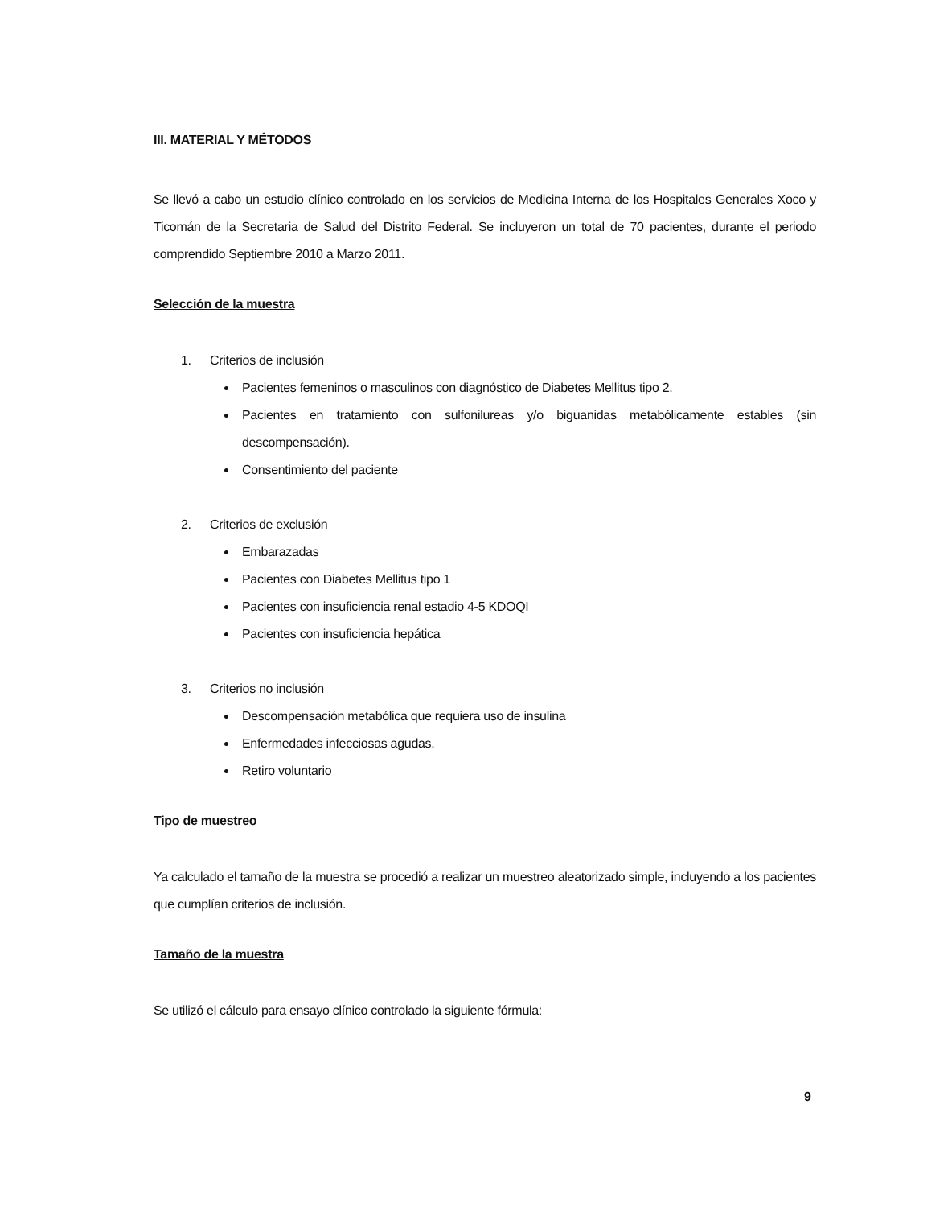III. MATERIAL Y MÉTODOS
Se llevó a cabo un estudio clínico controlado en los servicios de Medicina Interna de los Hospitales Generales Xoco y Ticomán de la Secretaria de Salud del Distrito Federal. Se incluyeron un total de 70 pacientes, durante el periodo comprendido Septiembre 2010 a Marzo 2011.
Selección de la muestra
1. Criterios de inclusión
Pacientes femeninos o masculinos con diagnóstico de Diabetes Mellitus tipo 2.
Pacientes en tratamiento con sulfonilureas y/o biguanidas metabólicamente estables (sin descompensación).
Consentimiento del paciente
2. Criterios de exclusión
Embarazadas
Pacientes con Diabetes Mellitus tipo 1
Pacientes con insuficiencia renal estadio 4-5 KDOQI
Pacientes con insuficiencia hepática
3. Criterios no inclusión
Descompensación metabólica que requiera uso de insulina
Enfermedades infecciosas agudas.
Retiro voluntario
Tipo de muestreo
Ya calculado el tamaño de la muestra se procedió a realizar un muestreo aleatorizado simple, incluyendo a los pacientes que cumplían criterios de inclusión.
Tamaño de la muestra
Se utilizó el cálculo para ensayo clínico controlado la siguiente fórmula:
9